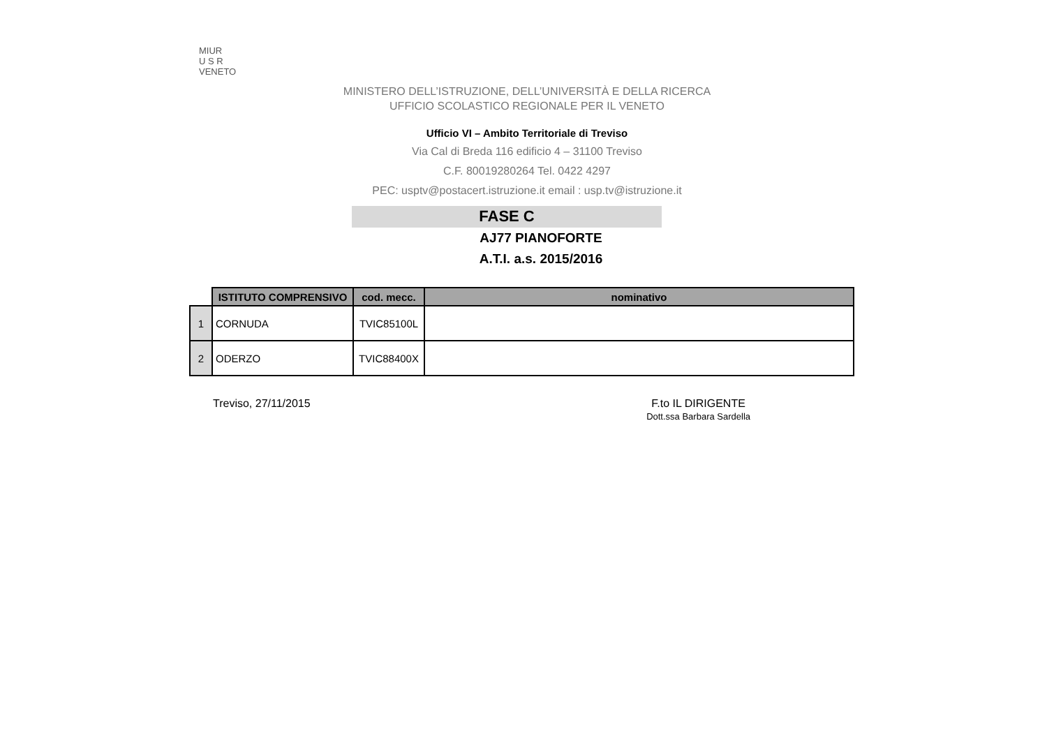MIUR
U S R
VENETO
MINISTERO DELL’ISTRUZIONE, DELL’UNIVERSITÀ E DELLA RICERCA
UFFICIO SCOLASTICO REGIONALE PER IL VENETO
Ufficio VI – Ambito Territoriale di Treviso
Via Cal di Breda 116 edificio 4 – 31100 Treviso
C.F. 80019280264 Tel. 0422 4297
PEC: usptv@postacert.istruzione.it email : usp.tv@istruzione.it
FASE C
AJ77 PIANOFORTE
A.T.I. a.s. 2015/2016
| | ISTITUTO COMPRENSIVO | cod. mecc. | nominativo |
| --- | --- | --- | --- |
| 1 | CORNUDA | TVIC85100L | |
| 2 | ODERZO | TVIC88400X | |
Treviso, 27/11/2015 F.to IL DIRIGENTE
Dott.ssa Barbara Sardella